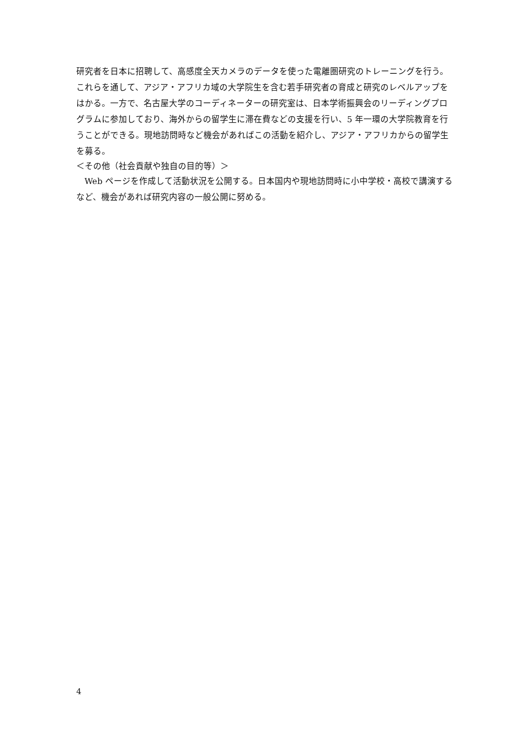研究者を日本に招聘して、高感度全天カメラのデータを使った電離圏研究のトレーニングを行う。これらを通して、アジア・アフリカ域の大学院生を含む若手研究者の育成と研究のレベルアップをはかる。一方で、名古屋大学のコーディネーターの研究室は、日本学術振興会のリーディングプログラムに参加しており、海外からの留学生に滞在費などの支援を行い、5 年一環の大学院教育を行うことができる。現地訪問時など機会があればこの活動を紹介し、アジア・アフリカからの留学生を募る。
＜その他（社会貢献や独自の目的等）＞
 Web ページを作成して活動状況を公開する。日本国内や現地訪問時に小中学校・高校で講演するなど、機会があれば研究内容の一般公開に努める。
4